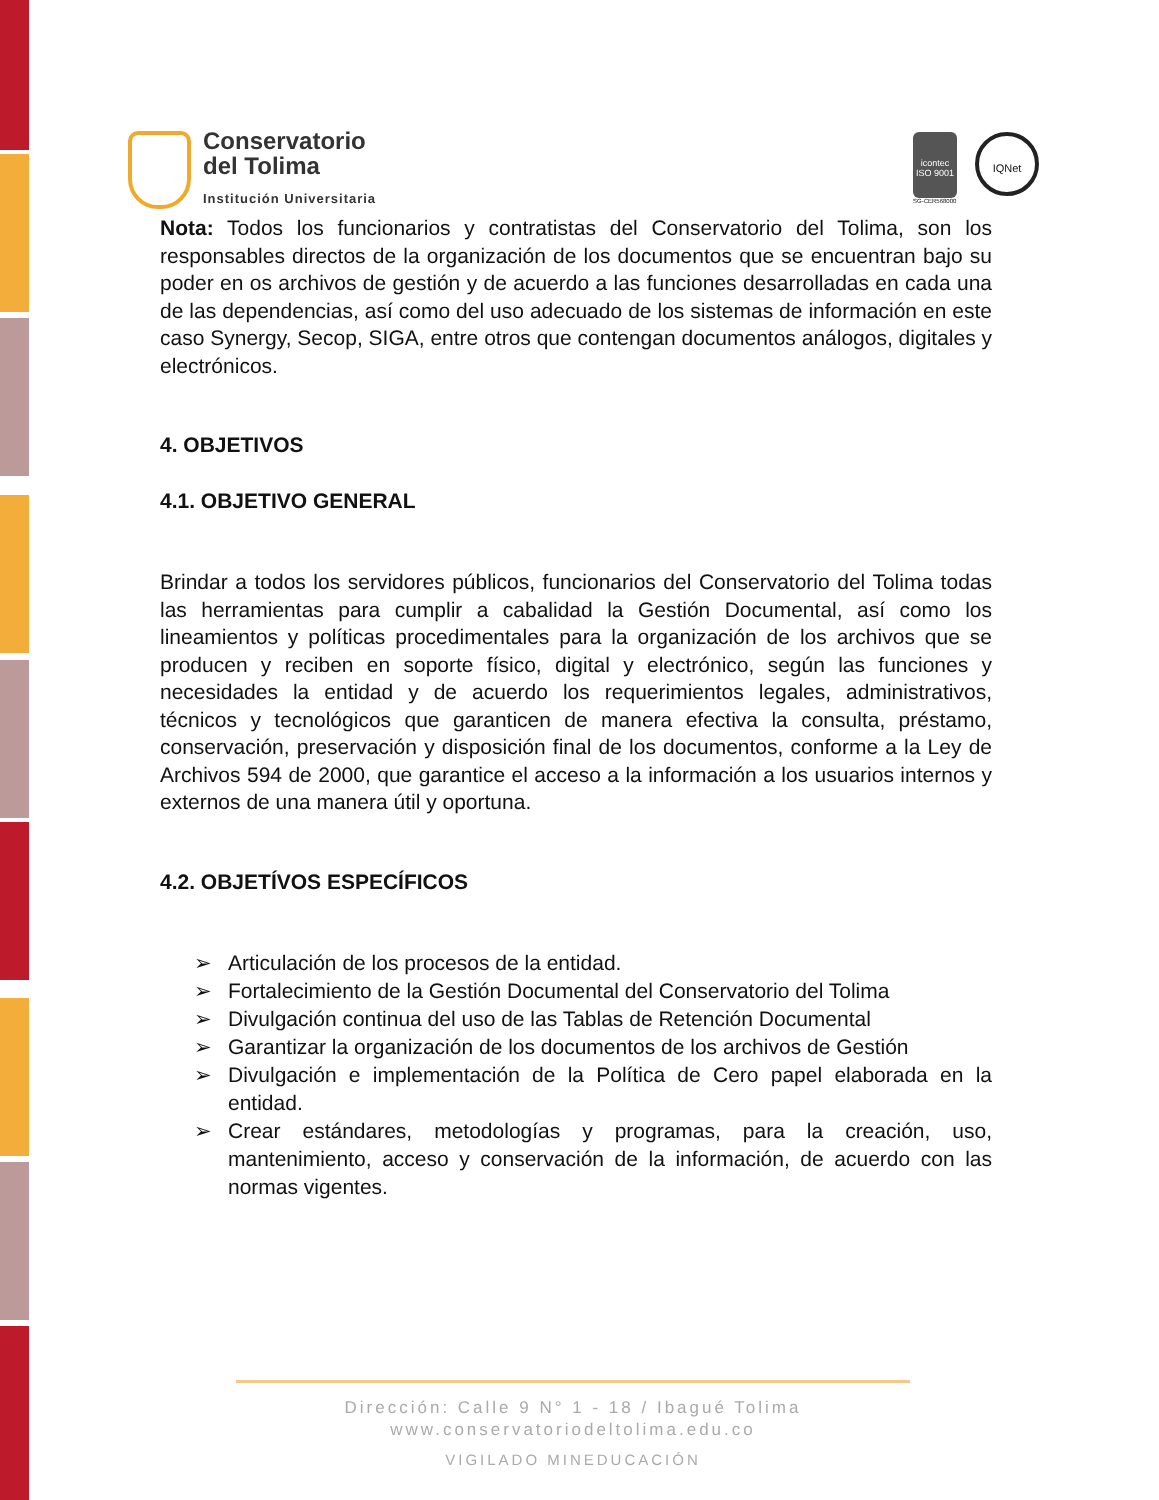Conservatorio
del Tolima
Institución Universitaria
icontec
ISO 9001
SG-CER568000
IQNet
Nota: Todos los funcionarios y contratistas del Conservatorio del Tolima, son los responsables directos de la organización de los documentos que se encuentran bajo su poder en os archivos de gestión y de acuerdo a las funciones desarrolladas en cada una de las dependencias, así como del uso adecuado de los sistemas de información en este caso Synergy, Secop, SIGA, entre otros que contengan documentos análogos, digitales y electrónicos.
4. OBJETIVOS
4.1. OBJETIVO GENERAL
Brindar a todos los servidores públicos, funcionarios del Conservatorio del Tolima todas las herramientas para cumplir a cabalidad la Gestión Documental, así como los lineamientos y políticas procedimentales para la organización de los archivos que se producen y reciben en soporte físico, digital y electrónico, según las funciones y necesidades la entidad y de acuerdo los requerimientos legales, administrativos, técnicos y tecnológicos que garanticen de manera efectiva la consulta, préstamo, conservación, preservación y disposición final de los documentos, conforme a la Ley de Archivos 594 de 2000, que garantice el acceso a la información a los usuarios internos y externos de una manera útil y oportuna.
4.2. OBJETÍVOS ESPECÍFICOS
➢ Articulación de los procesos de la entidad.
➢ Fortalecimiento de la Gestión Documental del Conservatorio del Tolima
➢ Divulgación continua del uso de las Tablas de Retención Documental
➢ Garantizar la organización de los documentos de los archivos de Gestión
➢ Divulgación e implementación de la Política de Cero papel elaborada en la entidad.
➢ Crear estándares, metodologías y programas, para la creación, uso, mantenimiento, acceso y conservación de la información, de acuerdo con las normas vigentes.
Dirección: Calle 9 N° 1 - 18 / Ibagué Tolima
www.conservatoriodeltolima.edu.co
VIGILADO MINEDUCACIÓN